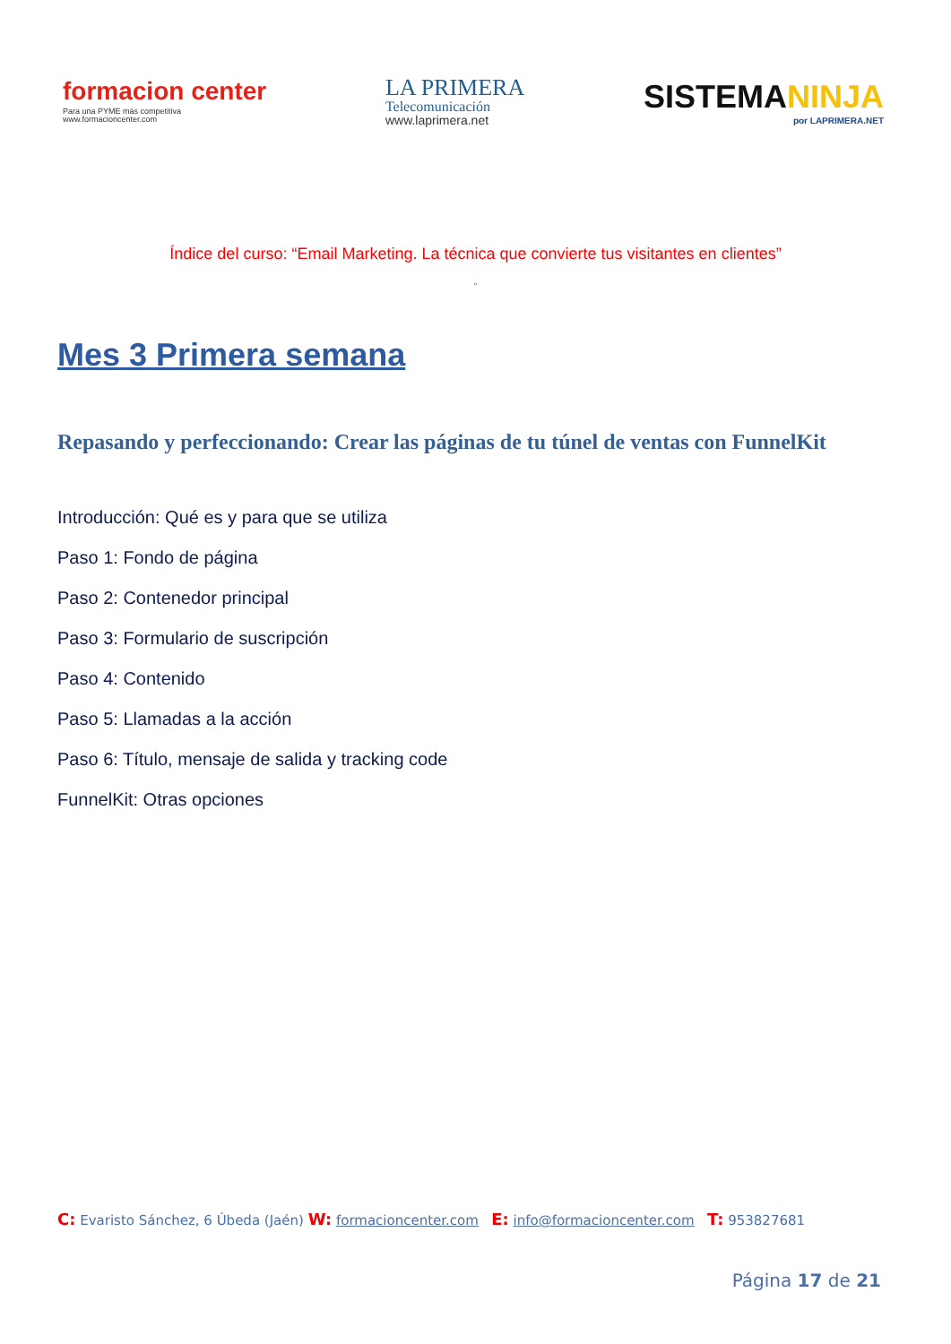formacion center
Para una PYME más competitiva
www.formacioncenter.com
LA PRIMERA
Telecomunicación
www.laprimera.net
SISTEMANINJA
por LAPRIMERA.NET
Índice del curso: “Email Marketing. La técnica que convierte tus visitantes en clientes”
”
Mes 3 Primera semana
Repasando y perfeccionando: Crear las páginas de tu túnel de ventas con FunnelKit
Introducción: Qué es y para que se utiliza
Paso 1: Fondo de página
Paso 2: Contenedor principal
Paso 3: Formulario de suscripción
Paso 4: Contenido
Paso 5: Llamadas a la acción
Paso 6: Título, mensaje de salida y tracking code
FunnelKit: Otras opciones
C: Evaristo Sánchez, 6 Úbeda (Jaén) W: formacioncenter.com E: info@formacioncenter.com T: 953827681
Página 17 de 21